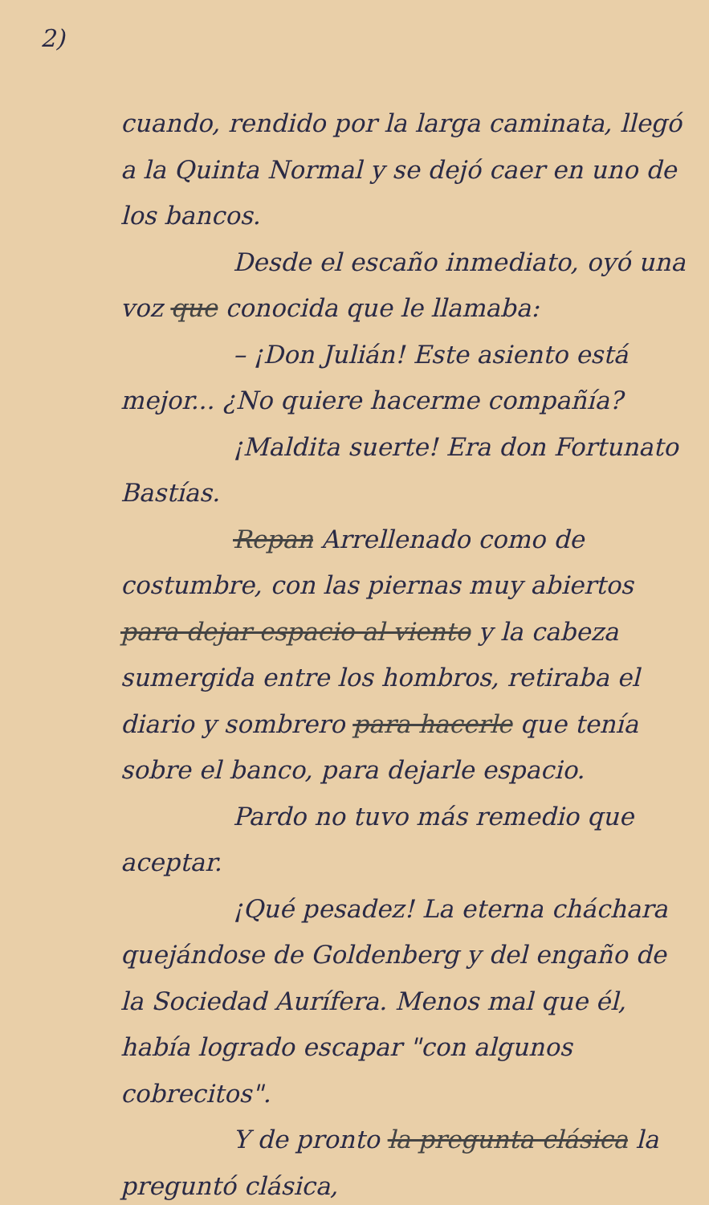2)
cuando, rendido por la larga caminata, llegó a la Quinta Normal y se dejó caer en uno de los bancos.
Desde el escaño inmediato, oyó una voz que conocida que le llamaba:
– ¡Don Julián! Este asiento está mejor... ¿No quiere hacerme compañía?
¡Maldita suerte! Era don Fortunato Bastías.
Repan Arrellenado como de costumbre, con las piernas muy abiertos para dejar espacio al viento y la cabeza sumergida entre los hombros, retiraba el diario y sombrero para hacerle que tenía sobre el banco, para dejarle espacio.
Pardo no tuvo más remedio que aceptar.
¡Qué pesadez! La eterna cháchara quejándose de Goldenberg y del engaño de la Sociedad Aurífera. Menos mal que él, había logrado escapar "con algunos cobrecitos".
Y de pronto la pregunta clásica la preguntó clásica,